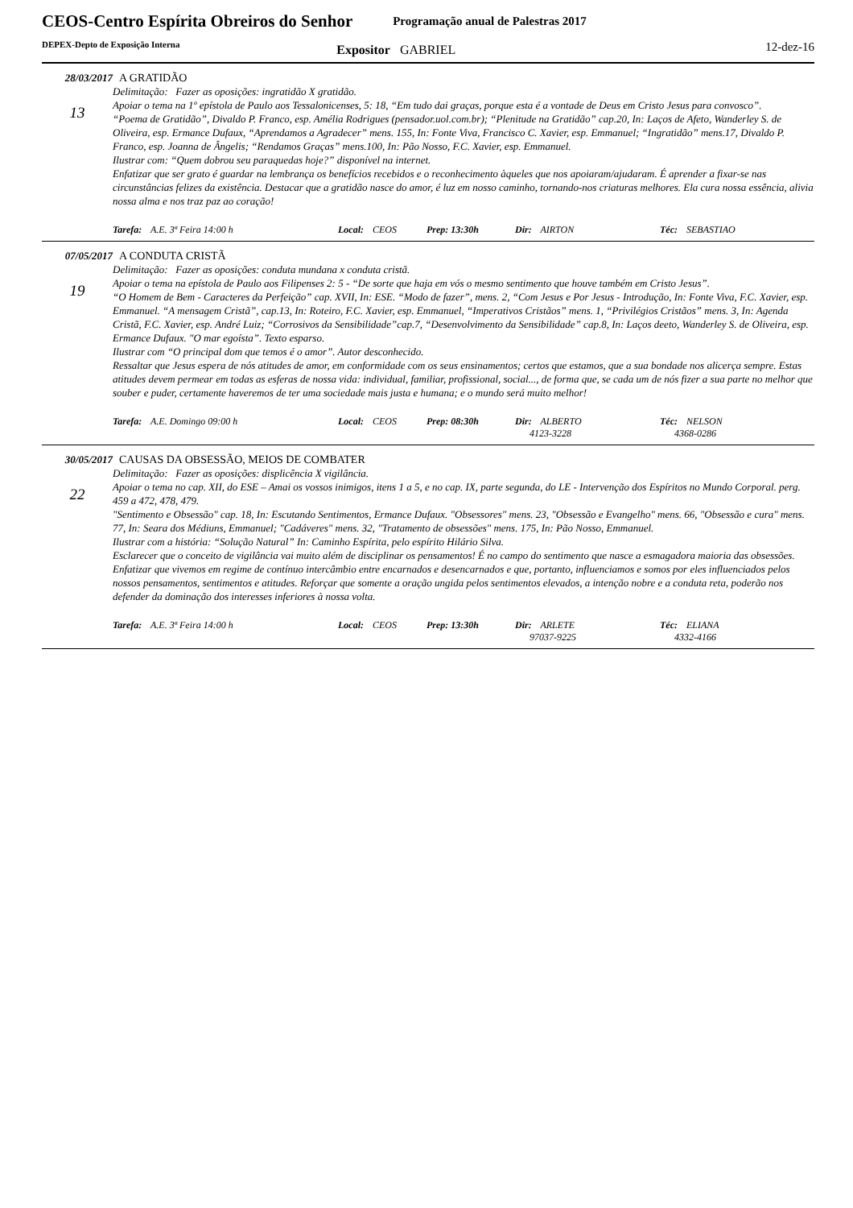CEOS-Centro Espírita Obreiros do Senhor
DEPEX-Depto de Exposição Interna
Programação anual de Palestras 2017
Expositor GABRIEL
12-dez-16
28/03/2017 A GRATIDÃO
13
Delimitação: Fazer as oposições: ingratidão X gratidão.
Apoiar o tema na 1º epístola de Paulo aos Tessalonicenses, 5: 18, “Em tudo dai graças, porque esta é a vontade de Deus em Cristo Jesus para convosco”.
“Poema de Gratidão”, Divaldo P. Franco, esp. Amélia Rodrigues (pensador.uol.com.br); “Plenitude na Gratidão” cap.20, In: Laços de Afeto, Wanderley S. de Oliveira, esp. Ermance Dufaux, “Aprendamos a Agradecer” mens. 155, In: Fonte Viva, Francisco C. Xavier, esp. Emmanuel; “Ingratidão” mens.17, Divaldo P. Franco, esp. Joanna de Ângelis; “Rendamos Graças” mens.100, In: Pão Nosso, F.C. Xavier, esp. Emmanuel.
Ilustrar com: “Quem dobrou seu paraquedas hoje?” disponível na internet.
Enfatizar que ser grato é guardar na lembrança os benefícios recebidos e o reconhecimento àqueles que nos apoiaram/ajudaram. É aprender a fixar-se nas circunstâncias felizes da existência. Destacar que a gratidão nasce do amor, é luz em nosso caminho, tornando-nos criaturas melhores. Ela cura nossa essência, alivia nossa alma e nos traz paz ao coração!
Tarefa: A.E. 3ª Feira 14:00 h Local: CEOS Prep: 13:30h Dir: AIRTON Téc: SEBASTIAO
07/05/2017 A CONDUTA CRISTÃ
19
Delimitação: Fazer as oposições: conduta mundana x conduta cristã.
Apoiar o tema na epístola de Paulo aos Filipenses 2: 5 - “De sorte que haja em vós o mesmo sentimento que houve também em Cristo Jesus”.
“O Homem de Bem - Caracteres da Perfeição” cap. XVII, In: ESE. “Modo de fazer”, mens. 2, “Com Jesus e Por Jesus - Introdução, In: Fonte Viva, F.C. Xavier, esp. Emmanuel. “A mensagem Cristã”, cap.13, In: Roteiro, F.C. Xavier, esp. Emmanuel, “Imperativos Cristãos” mens. 1, “Privilégios Cristãos” mens. 3, In: Agenda Cristã, F.C. Xavier, esp. André Luiz; “Corrosivos da Sensibilidade”cap.7, “Desenvolvimento da Sensibilidade” cap.8, In: Laços deeto, Wanderley S. de Oliveira, esp. Ermance Dufaux. "O mar egoísta”. Texto esparso.
Ilustrar com “O principal dom que temos é o amor”. Autor desconhecido.
Ressaltar que Jesus espera de nós atitudes de amor, em conformidade com os seus ensinamentos; certos que estamos, que a sua bondade nos alicerça sempre. Estas atitudes devem permear em todas as esferas de nossa vida: individual, familiar, profissional, social..., de forma que, se cada um de nós fizer a sua parte no melhor que souber e puder, certamente haveremos de ter uma sociedade mais justa e humana; e o mundo será muito melhor!
Tarefa: A.E. Domingo 09:00 h Local: CEOS Prep: 08:30h Dir: ALBERTO
4123-3228 Téc: NELSON
4368-0286
30/05/2017 CAUSAS DA OBSESSÃO, MEIOS DE COMBATER
22
Delimitação: Fazer as oposições: displicência X vigilância.
Apoiar o tema no cap. XII, do ESE – Amai os vossos inimigos, itens 1 a 5, e no cap. IX, parte segunda, do LE - Intervenção dos Espíritos no Mundo Corporal. perg. 459 a 472, 478, 479.
"Sentimento e Obsessão" cap. 18, In: Escutando Sentimentos, Ermance Dufaux. "Obsessores" mens. 23, "Obsessão e Evangelho" mens. 66, "Obsessão e cura" mens. 77, In: Seara dos Médiuns, Emmanuel; "Cadáveres" mens. 32, "Tratamento de obsessões" mens. 175, In: Pão Nosso, Emmanuel.
Ilustrar com a história: “Solução Natural” In: Caminho Espírita, pelo espírito Hilário Silva.
Esclarecer que o conceito de vigilância vai muito além de disciplinar os pensamentos! É no campo do sentimento que nasce a esmagadora maioria das obsessões. Enfatizar que vivemos em regime de contínuo intercâmbio entre encarnados e desencarnados e que, portanto, influenciamos e somos por eles influenciados pelos nossos pensamentos, sentimentos e atitudes. Reforçar que somente a oração ungida pelos sentimentos elevados, a intenção nobre e a conduta reta, poderão nos defender da dominação dos interesses inferiores à nossa volta.
Tarefa: A.E. 3ª Feira 14:00 h Local: CEOS Prep: 13:30h Dir: ARLETE
97037-9225 Téc: ELIANA
4332-4166